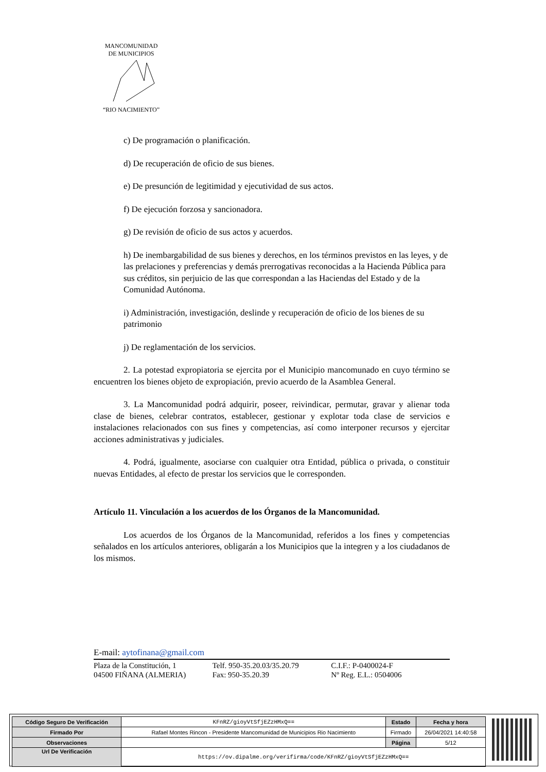MANCOMUNIDAD
DE MUNICIPIOS
“RIO NACIMIENTO”
c) De programación o planificación.
d) De recuperación de oficio de sus bienes.
e) De presunción de legitimidad y ejecutividad de sus actos.
f) De ejecución forzosa y sancionadora.
g) De revisión de oficio de sus actos y acuerdos.
h) De inembargabilidad de sus bienes y derechos, en los términos previstos en las leyes, y de las prelaciones y preferencias y demás prerrogativas reconocidas a la Hacienda Pública para sus créditos, sin perjuicio de las que correspondan a las Haciendas del Estado y de la Comunidad Autónoma.
i) Administración, investigación, deslinde y recuperación de oficio de los bienes de su patrimonio
j) De reglamentación de los servicios.
2. La potestad expropiatoria se ejercita por el Municipio mancomunado en cuyo término se encuentren los bienes objeto de expropiación, previo acuerdo de la Asamblea General.
3. La Mancomunidad podrá adquirir, poseer, reivindicar, permutar, gravar y alienar toda clase de bienes, celebrar contratos, establecer, gestionar y explotar toda clase de servicios e instalaciones relacionados con sus fines y competencias, así como interponer recursos y ejercitar acciones administrativas y judiciales.
4. Podrá, igualmente, asociarse con cualquier otra Entidad, pública o privada, o constituir nuevas Entidades, al efecto de prestar los servicios que le corresponden.
Artículo 11. Vinculación a los acuerdos de los Órganos de la Mancomunidad.
Los acuerdos de los Órganos de la Mancomunidad, referidos a los fines y competencias señalados en los artículos anteriores, obligarán a los Municipios que la integren y a los ciudadanos de los mismos.
E-mail: aytofinana@gmail.com
Plaza de la Constitución, 1
04500 FIÑANA (ALMERIA)
Telf. 950-35.20.03/35.20.79
Fax: 950-35.20.39
C.I.F.: P-0400024-F
Nº Reg. E.L.: 0504006
| Código Seguro De Verificación | KFnRZ/gioyVtSfjEZzHMxQ== | Estado | Fecha y hora |
| Firmado Por | Rafael Montes Rincon - Presidente Mancomunidad de Municipios Rio Nacimiento | Firmado | 26/04/2021 14:40:58 |
| Observaciones | | Página | 5/12 |
| Url De Verificación | https://ov.dipalme.org/verifirma/code/KFnRZ/gioyVtSfjEZzHMxQ== | | |